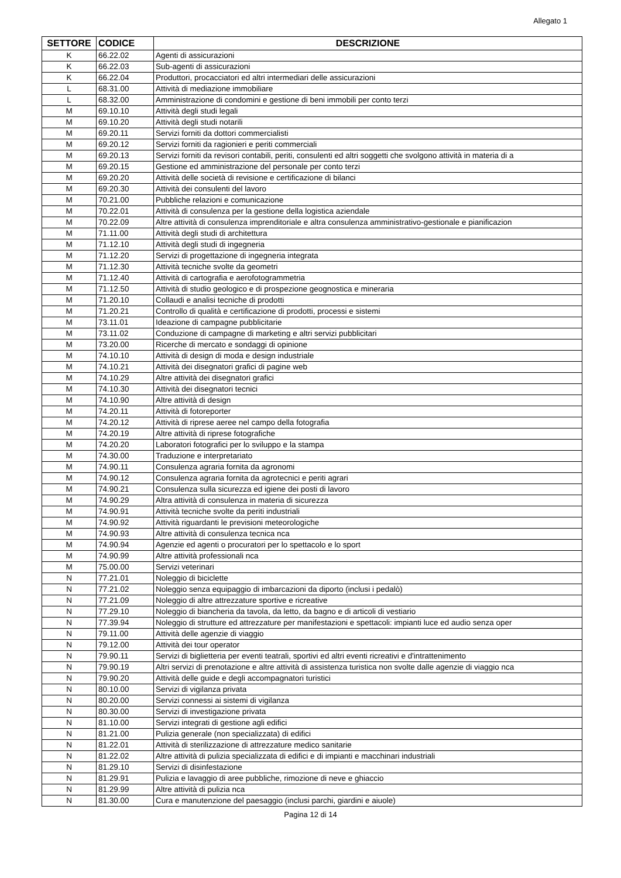Allegato 1
| SETTORE | CODICE | DESCRIZIONE |
| --- | --- | --- |
| K | 66.22.02 | Agenti di assicurazioni |
| K | 66.22.03 | Sub-agenti di assicurazioni |
| K | 66.22.04 | Produttori, procacciatori ed altri intermediari delle assicurazioni |
| L | 68.31.00 | Attività di mediazione immobiliare |
| L | 68.32.00 | Amministrazione di condomini e gestione di beni immobili per conto terzi |
| M | 69.10.10 | Attività degli studi legali |
| M | 69.10.20 | Attività degli studi notarili |
| M | 69.20.11 | Servizi forniti da dottori commercialisti |
| M | 69.20.12 | Servizi forniti da ragionieri e periti commerciali |
| M | 69.20.13 | Servizi forniti da revisori contabili, periti, consulenti ed altri soggetti che svolgono attività in materia di a |
| M | 69.20.15 | Gestione ed amministrazione del personale per conto terzi |
| M | 69.20.20 | Attività delle società di revisione e certificazione di bilanci |
| M | 69.20.30 | Attività dei consulenti del lavoro |
| M | 70.21.00 | Pubbliche relazioni e comunicazione |
| M | 70.22.01 | Attività di consulenza per la gestione della logistica aziendale |
| M | 70.22.09 | Altre attività di consulenza imprenditoriale e altra consulenza amministrativo-gestionale e pianificazion |
| M | 71.11.00 | Attività degli studi di architettura |
| M | 71.12.10 | Attività degli studi di ingegneria |
| M | 71.12.20 | Servizi di progettazione di ingegneria integrata |
| M | 71.12.30 | Attività tecniche svolte da geometri |
| M | 71.12.40 | Attività di cartografia e aerofotogrammetria |
| M | 71.12.50 | Attività di studio geologico e di prospezione geognostica e mineraria |
| M | 71.20.10 | Collaudi e analisi tecniche di prodotti |
| M | 71.20.21 | Controllo di qualità e certificazione di prodotti, processi e sistemi |
| M | 73.11.01 | Ideazione di campagne pubblicitarie |
| M | 73.11.02 | Conduzione di campagne di marketing e altri servizi pubblicitari |
| M | 73.20.00 | Ricerche di mercato e sondaggi di opinione |
| M | 74.10.10 | Attività di design di moda e design industriale |
| M | 74.10.21 | Attività dei disegnatori grafici di pagine web |
| M | 74.10.29 | Altre attività dei disegnatori grafici |
| M | 74.10.30 | Attività dei disegnatori tecnici |
| M | 74.10.90 | Altre attività di design |
| M | 74.20.11 | Attività di fotoreporter |
| M | 74.20.12 | Attività di riprese aeree nel campo della fotografia |
| M | 74.20.19 | Altre attività di riprese fotografiche |
| M | 74.20.20 | Laboratori fotografici per lo sviluppo e la stampa |
| M | 74.30.00 | Traduzione e interpretariato |
| M | 74.90.11 | Consulenza agraria fornita da agronomi |
| M | 74.90.12 | Consulenza agraria fornita da agrotecnici e periti agrari |
| M | 74.90.21 | Consulenza sulla sicurezza ed igiene dei posti di lavoro |
| M | 74.90.29 | Altra attività di consulenza in materia di sicurezza |
| M | 74.90.91 | Attività tecniche svolte da periti industriali |
| M | 74.90.92 | Attività riguardanti le previsioni meteorologiche |
| M | 74.90.93 | Altre attività di consulenza tecnica nca |
| M | 74.90.94 | Agenzie ed agenti o procuratori per lo spettacolo e lo sport |
| M | 74.90.99 | Altre attività professionali nca |
| M | 75.00.00 | Servizi veterinari |
| N | 77.21.01 | Noleggio di biciclette |
| N | 77.21.02 | Noleggio senza equipaggio di imbarcazioni da diporto (inclusi i pedalò) |
| N | 77.21.09 | Noleggio di altre attrezzature sportive e ricreative |
| N | 77.29.10 | Noleggio di biancheria da tavola, da letto, da bagno e di articoli di vestiario |
| N | 77.39.94 | Noleggio di strutture ed attrezzature per manifestazioni e spettacoli: impianti luce ed audio senza oper |
| N | 79.11.00 | Attività delle agenzie di viaggio |
| N | 79.12.00 | Attività dei tour operator |
| N | 79.90.11 | Servizi di biglietteria per eventi teatrali, sportivi ed altri eventi ricreativi e d'intrattenimento |
| N | 79.90.19 | Altri servizi di prenotazione e altre attività di assistenza turistica non svolte dalle agenzie di viaggio nca |
| N | 79.90.20 | Attività delle guide e degli accompagnatori turistici |
| N | 80.10.00 | Servizi di vigilanza privata |
| N | 80.20.00 | Servizi connessi ai sistemi di vigilanza |
| N | 80.30.00 | Servizi di investigazione privata |
| N | 81.10.00 | Servizi integrati di gestione agli edifici |
| N | 81.21.00 | Pulizia generale (non specializzata) di edifici |
| N | 81.22.01 | Attività di sterilizzazione di attrezzature medico sanitarie |
| N | 81.22.02 | Altre attività di pulizia specializzata di edifici e di impianti e macchinari industriali |
| N | 81.29.10 | Servizi di disinfestazione |
| N | 81.29.91 | Pulizia e lavaggio di aree pubbliche, rimozione di neve e ghiaccio |
| N | 81.29.99 | Altre attività di pulizia nca |
| N | 81.30.00 | Cura e manutenzione del paesaggio (inclusi parchi, giardini e aiuole) |
Pagina 12 di 14